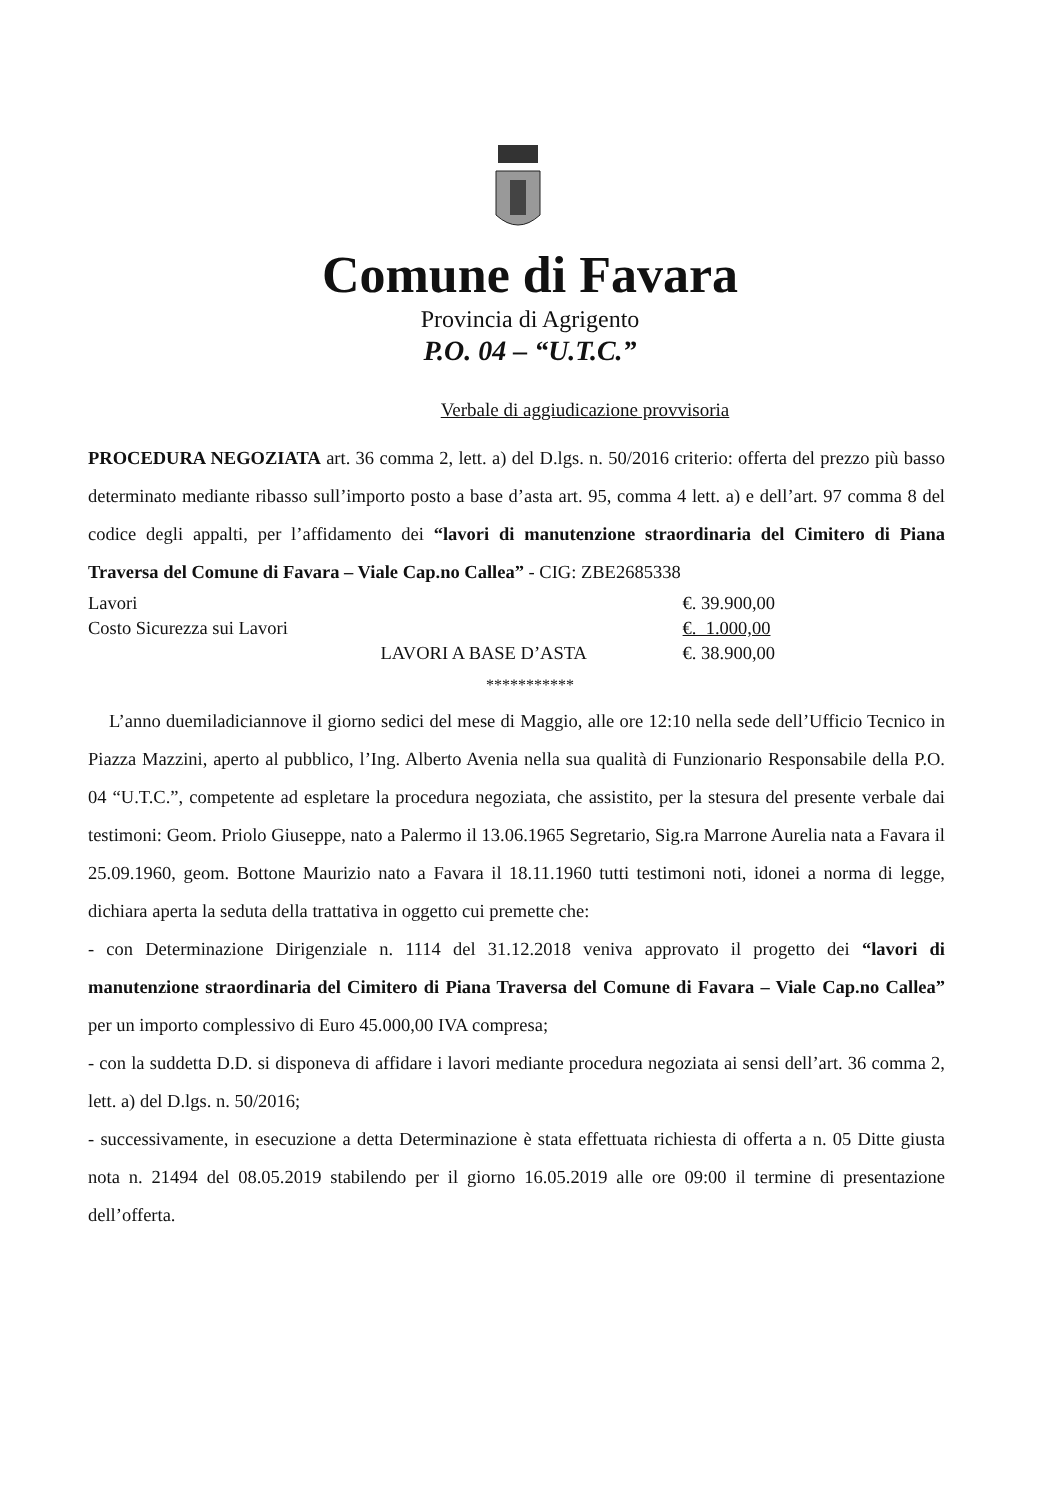Comune di Favara
Provincia di Agrigento
P.O. 04 – “U.T.C.”
Verbale di aggiudicazione provvisoria
PROCEDURA NEGOZIATA art. 36 comma 2, lett. a) del D.lgs. n. 50/2016 criterio: offerta del prezzo più basso determinato mediante ribasso sull’importo posto a base d’asta art. 95, comma 4 lett. a) e dell’art. 97 comma 8 del codice degli appalti, per l’affidamento dei “lavori di manutenzione straordinaria del Cimitero di Piana Traversa del Comune di Favara – Viale Cap.no Callea” - CIG: ZBE2685338
| Lavori | | €. 39.900,00 |
| Costo Sicurezza sui Lavori | | €. 1.000,00 |
| | LAVORI A BASE D’ASTA | €. 38.900,00 |
***********
L’anno duemiladiciannove il giorno sedici del mese di Maggio, alle ore 12:10 nella sede dell’Ufficio Tecnico in Piazza Mazzini, aperto al pubblico, l’Ing. Alberto Avenia nella sua qualità di Funzionario Responsabile della P.O. 04 “U.T.C.”, competente ad espletare la procedura negoziata, che assistito, per la stesura del presente verbale dai testimoni: Geom. Priolo Giuseppe, nato a Palermo il 13.06.1965 Segretario, Sig.ra Marrone Aurelia nata a Favara il 25.09.1960, geom. Bottone Maurizio nato a Favara il 18.11.1960 tutti testimoni noti, idonei a norma di legge, dichiara aperta la seduta della trattativa in oggetto cui premette che:
- con Determinazione Dirigenziale n. 1114 del 31.12.2018 veniva approvato il progetto dei “lavori di manutenzione straordinaria del Cimitero di Piana Traversa del Comune di Favara – Viale Cap.no Callea” per un importo complessivo di Euro 45.000,00 IVA compresa;
- con la suddetta D.D. si disponeva di affidare i lavori mediante procedura negoziata ai sensi dell’art. 36 comma 2, lett. a) del D.lgs. n. 50/2016;
- successivamente, in esecuzione a detta Determinazione è stata effettuata richiesta di offerta a n. 05 Ditte giusta nota n. 21494 del 08.05.2019 stabilendo per il giorno 16.05.2019 alle ore 09:00 il termine di presentazione dell’offerta.